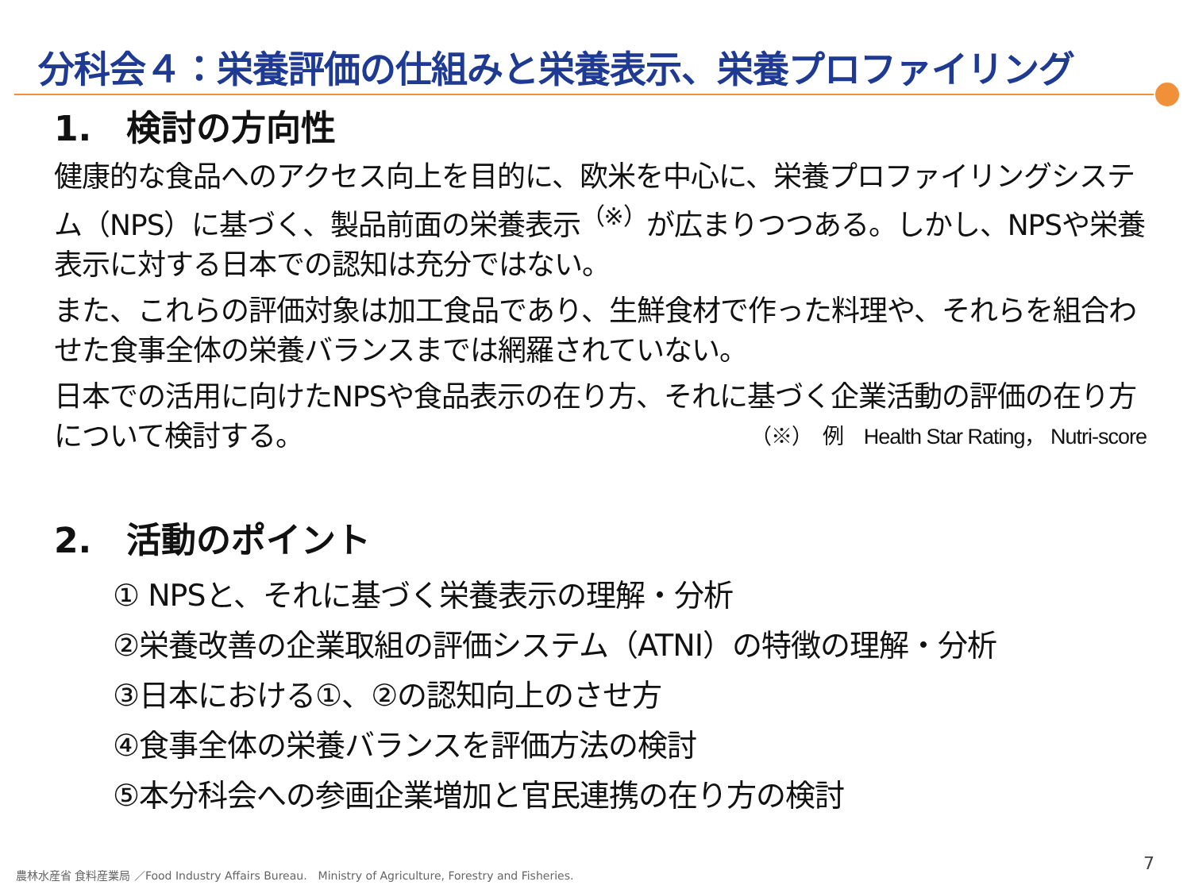分科会４：栄養評価の仕組みと栄養表示、栄養プロファイリング
1.　検討の方向性
健康的な食品へのアクセス向上を目的に、欧米を中心に、栄養プロファイリングシステム（NPS）に基づく、製品前面の栄養表示<sup>（※）</sup>が広まりつつある。しかし、NPSや栄養表示に対する日本での認知は充分ではない。
また、これらの評価対象は加工食品であり、生鮮食材で作った料理や、それらを組合わせた食事全体の栄養バランスまでは網羅されていない。
日本での活用に向けたNPSや食品表示の在り方、それに基づく企業活動の評価の在り方について検討する。 （※）　例　Health Star Rating， Nutri-score
2.　活動のポイント
① NPSと、それに基づく栄養表示の理解・分析
②栄養改善の企業取組の評価システム（ATNI）の特徴の理解・分析
③日本における①、②の認知向上のさせ方
④食事全体の栄養バランスを評価方法の検討
⑤本分科会への参画企業増加と官民連携の在り方の検討
農林水産省 食料産業局 ／Food Industry Affairs Bureau.　Ministry of Agriculture, Forestry and Fisheries.
7